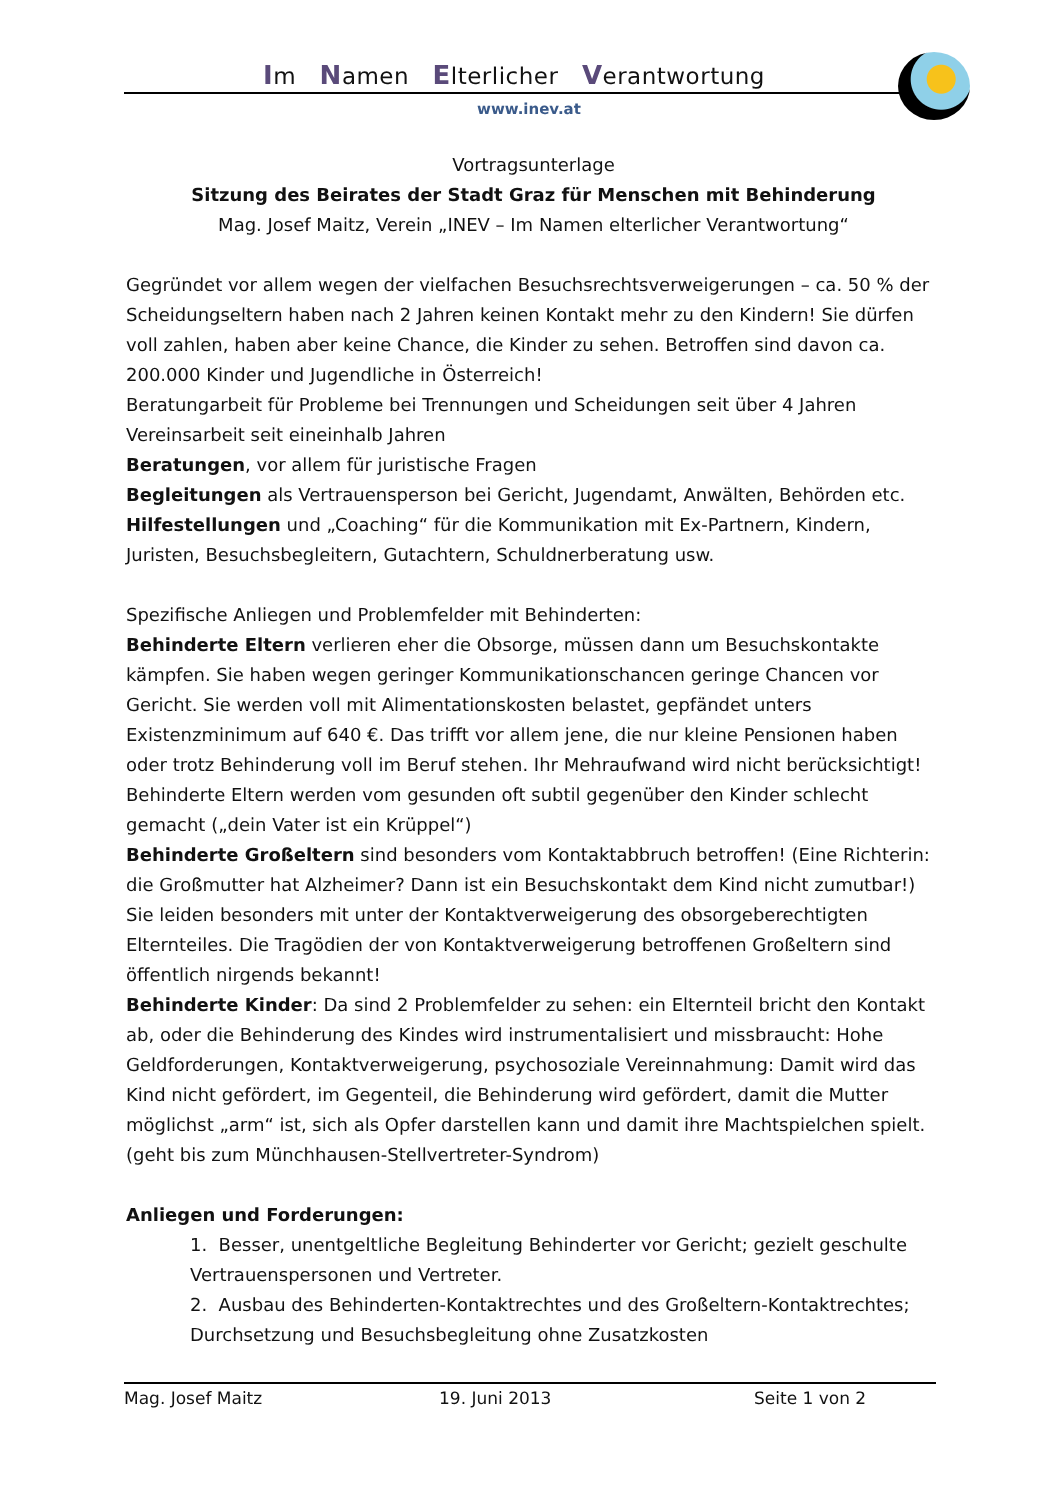Im Namen Elterlicher Verantwortung
www.inev.at
Vortragsunterlage
Sitzung des Beirates der Stadt Graz für Menschen mit Behinderung
Mag. Josef Maitz, Verein „INEV – Im Namen elterlicher Verantwortung“
Gegründet vor allem wegen der vielfachen Besuchsrechtsverweigerungen – ca. 50 % der Scheidungseltern haben nach 2 Jahren keinen Kontakt mehr zu den Kindern! Sie dürfen voll zahlen, haben aber keine Chance, die Kinder zu sehen. Betroffen sind davon ca. 200.000 Kinder und Jugendliche in Österreich!
Beratungarbeit für Probleme bei Trennungen und Scheidungen seit über 4 Jahren
Vereinsarbeit seit eineinhalb Jahren
Beratungen, vor allem für juristische Fragen
Begleitungen als Vertrauensperson bei Gericht, Jugendamt, Anwälten, Behörden etc.
Hilfestellungen und „Coaching“ für die Kommunikation mit Ex-Partnern, Kindern, Juristen, Besuchsbegleitern, Gutachtern, Schuldnerberatung usw.
Spezifische Anliegen und Problemfelder mit Behinderten:
Behinderte Eltern verlieren eher die Obsorge, müssen dann um Besuchskontakte kämpfen. Sie haben wegen geringer Kommunikationschancen geringe Chancen vor Gericht. Sie werden voll mit Alimentationskosten belastet, gepfändet unters Existenzminimum auf 640 €. Das trifft vor allem jene, die nur kleine Pensionen haben oder trotz Behinderung voll im Beruf stehen. Ihr Mehraufwand wird nicht berücksichtigt! Behinderte Eltern werden vom gesunden oft subtil gegenüber den Kinder schlecht gemacht („dein Vater ist ein Krüppel“)
Behinderte Großeltern sind besonders vom Kontaktabbruch betroffen! (Eine Richterin: die Großmutter hat Alzheimer? Dann ist ein Besuchskontakt dem Kind nicht zumutbar!) Sie leiden besonders mit unter der Kontaktverweigerung des obsorgeberechtigten Elternteiles. Die Tragödien der von Kontaktverweigerung betroffenen Großeltern sind öffentlich nirgends bekannt!
Behinderte Kinder: Da sind 2 Problemfelder zu sehen: ein Elternteil bricht den Kontakt ab, oder die Behinderung des Kindes wird instrumentalisiert und missbraucht: Hohe Geldforderungen, Kontaktverweigerung, psychosoziale Vereinnahmung: Damit wird das Kind nicht gefördert, im Gegenteil, die Behinderung wird gefördert, damit die Mutter möglichst „arm“ ist, sich als Opfer darstellen kann und damit ihre Machtspielchen spielt. (geht bis zum Münchhausen-Stellvertreter-Syndrom)
Anliegen und Forderungen:
1. Besser, unentgeltliche Begleitung Behinderter vor Gericht; gezielt geschulte Vertrauenspersonen und Vertreter.
2. Ausbau des Behinderten-Kontaktrechtes und des Großeltern-Kontaktrechtes; Durchsetzung und Besuchsbegleitung ohne Zusatzkosten
Mag. Josef Maitz 19. Juni 2013 Seite 1 von 2